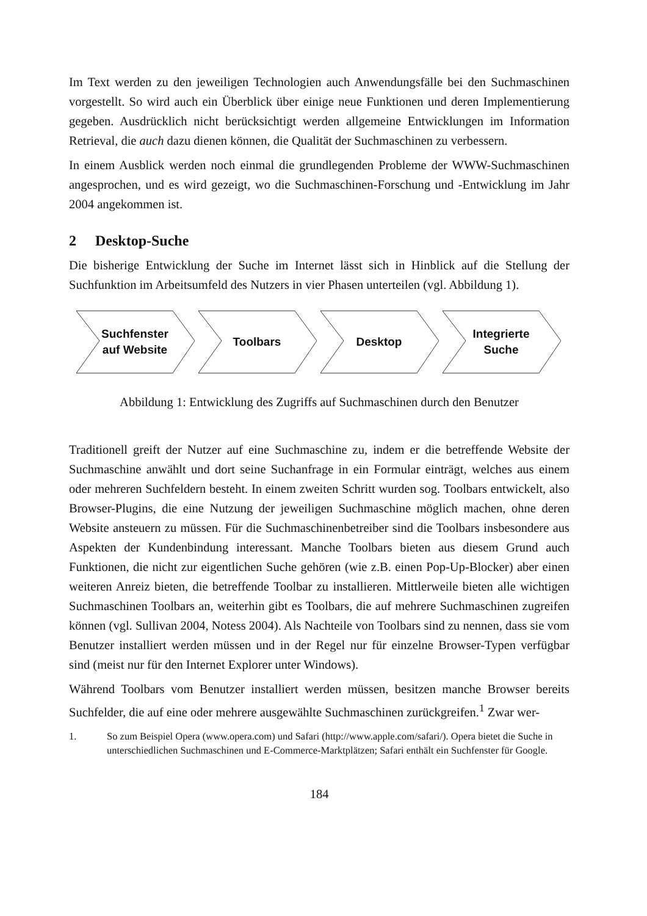Im Text werden zu den jeweiligen Technologien auch Anwendungsfälle bei den Suchmaschinen vorgestellt. So wird auch ein Überblick über einige neue Funktionen und deren Implementierung gegeben. Ausdrücklich nicht berücksichtigt werden allgemeine Entwicklungen im Information Retrieval, die auch dazu dienen können, die Qualität der Suchmaschinen zu verbessern.
In einem Ausblick werden noch einmal die grundlegenden Probleme der WWW-Suchmaschinen angesprochen, und es wird gezeigt, wo die Suchmaschinen-Forschung und -Entwicklung im Jahr 2004 angekommen ist.
2 Desktop-Suche
Die bisherige Entwicklung der Suche im Internet lässt sich in Hinblick auf die Stellung der Suchfunktion im Arbeitsumfeld des Nutzers in vier Phasen unterteilen (vgl. Abbildung 1).
Suchfenster auf Website
Toolbars
Desktop
Integrierte Suche
Abbildung 1: Entwicklung des Zugriffs auf Suchmaschinen durch den Benutzer
Traditionell greift der Nutzer auf eine Suchmaschine zu, indem er die betreffende Website der Suchmaschine anwählt und dort seine Suchanfrage in ein Formular einträgt, welches aus einem oder mehreren Suchfeldern besteht. In einem zweiten Schritt wurden sog. Toolbars entwickelt, also Browser-Plugins, die eine Nutzung der jeweiligen Suchmaschine möglich machen, ohne deren Website ansteuern zu müssen. Für die Suchmaschinenbetreiber sind die Toolbars insbesondere aus Aspekten der Kundenbindung interessant. Manche Toolbars bieten aus diesem Grund auch Funktionen, die nicht zur eigentlichen Suche gehören (wie z.B. einen Pop-Up-Blocker) aber einen weiteren Anreiz bieten, die betreffende Toolbar zu installieren. Mittlerweile bieten alle wichtigen Suchmaschinen Toolbars an, weiterhin gibt es Toolbars, die auf mehrere Suchmaschinen zugreifen können (vgl. Sullivan 2004, Notess 2004). Als Nachteile von Toolbars sind zu nennen, dass sie vom Benutzer installiert werden müssen und in der Regel nur für einzelne Browser-Typen verfügbar sind (meist nur für den Internet Explorer unter Windows).
Während Toolbars vom Benutzer installiert werden müssen, besitzen manche Browser bereits Suchfelder, die auf eine oder mehrere ausgewählte Suchmaschinen zurückgreifen.<sup>1</sup> Zwar wer-
1. So zum Beispiel Opera (www.opera.com) und Safari (http://www.apple.com/safari/). Opera bietet die Suche in unterschiedlichen Suchmaschinen und E-Commerce-Marktplätzen; Safari enthält ein Suchfenster für Google.
184